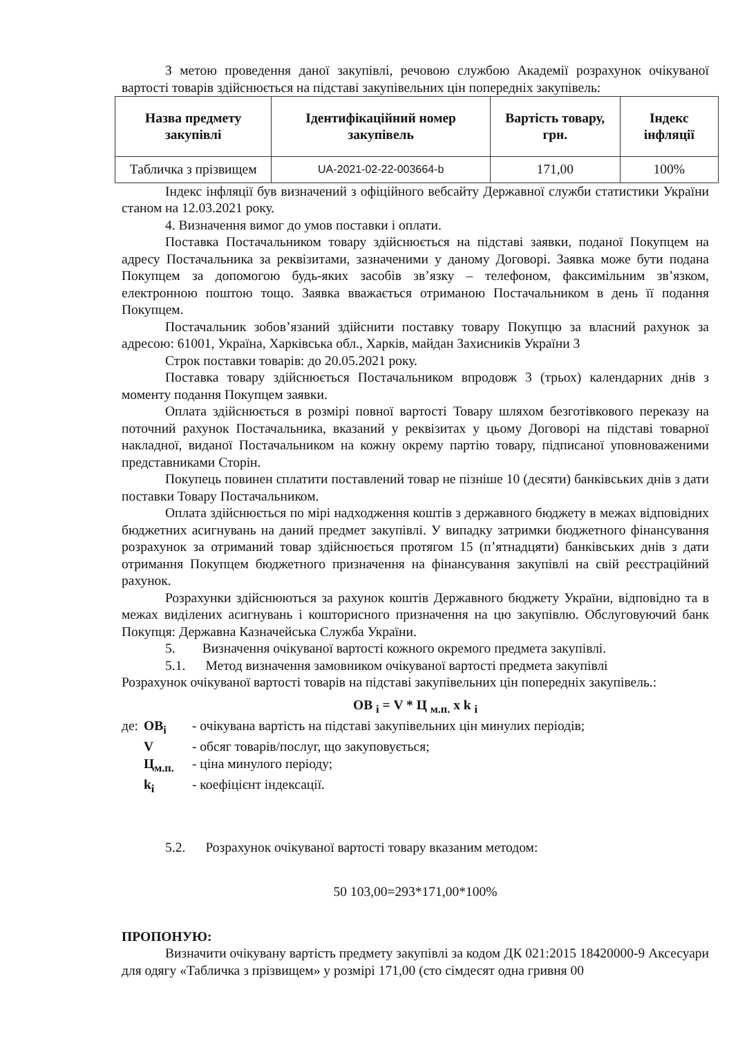З метою проведення даної закупівлі, речовою службою Академії розрахунок очікуваної вартості товарів здійснюється на підставі закупівельних цін попередніх закупівель:
| Назва предмету закупівлі | Ідентифікаційний номер закупівель | Вартість товару, грн. | Індекс інфляції |
| --- | --- | --- | --- |
| Табличка з прізвищем | UA-2021-02-22-003664-b | 171,00 | 100% |
Індекс інфляції був визначений з офіційного вебсайту Державної служби статистики України станом на 12.03.2021 року.
4. Визначення вимог до умов поставки і оплати.
Поставка Постачальником товару здійснюється на підставі заявки, поданої Покупцем на адресу Постачальника за реквізитами, зазначеними у даному Договорі. Заявка може бути подана Покупцем за допомогою будь-яких засобів зв’язку – телефоном, факсимільним зв’язком, електронною поштою тощо. Заявка вважається отриманою Постачальником в день її подання Покупцем.
Постачальник зобов’язаний здійснити поставку товару Покупцю за власний рахунок за адресою: 61001, Україна, Харківська обл., Харків, майдан Захисників України 3
Строк поставки товарів: до 20.05.2021 року.
Поставка товару здійснюється Постачальником впродовж 3 (трьох) календарних днів з моменту подання Покупцем заявки.
Оплата здійснюється в розмірі повної вартості Товару шляхом безготівкового переказу на поточний рахунок Постачальника, вказаний у реквізитах у цьому Договорі на підставі товарної накладної, виданої Постачальником на кожну окрему партію товару, підписаної уповноваженими представниками Сторін.
Покупець повинен сплатити поставлений товар не пізніше 10 (десяти) банківських днів з дати поставки Товару Постачальником.
Оплата здійснюється по мірі надходження коштів з державного бюджету в межах відповідних бюджетних асигнувань на даний предмет закупівлі. У випадку затримки бюджетного фінансування розрахунок за отриманий товар здійснюється протягом 15 (п’ятнадцяти) банківських днів з дати отримання Покупцем бюджетного призначення на фінансування закупівлі на свій реєстраційний рахунок.
Розрахунки здійснюються за рахунок коштів Державного бюджету України, відповідно та в межах виділених асигнувань і кошторисного призначення на цю закупівлю. Обслуговуючий банк Покупця: Державна Казначейська Служба України.
5. Визначення очікуваної вартості кожного окремого предмета закупівлі.
5.1. Метод визначення замовником очікуваної вартості предмета закупівлі
Розрахунок очікуваної вартості товарів на підставі закупівельних цін попередніх закупівель.:
ОВ <sub>і</sub> = V * Ц <sub>м.п.</sub> x k <sub>і</sub>
де: ОВ<sub>і</sub> - очікувана вартість на підставі закупівельних цін минулих періодів;
V - обсяг товарів/послуг, що закуповується;
Ц<sub>м.п.</sub> - ціна минулого періоду;
k<sub>і</sub> - коефіцієнт індексації.
5.2. Розрахунок очікуваної вартості товару вказаним методом:
50 103,00=293*171,00*100%
ПРОПОНУЮ:
Визначити очікувану вартість предмету закупівлі за кодом ДК 021:2015 18420000-9 Аксесуари для одягу «Табличка з прізвищем» у розмірі 171,00 (сто сімдесят одна гривня 00